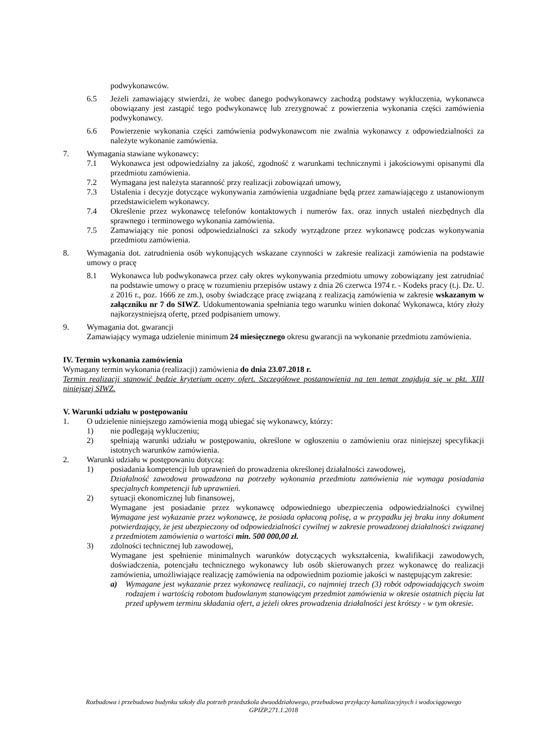podwykonawców.
6.5 Jeżeli zamawiający stwierdzi, że wobec danego podwykonawcy zachodzą podstawy wykluczenia, wykonawca obowiązany jest zastąpić tego podwykonawcę lub zrezygnować z powierzenia wykonania części zamówienia podwykonawcy.
6.6 Powierzenie wykonania części zamówienia podwykonawcom nie zwalnia wykonawcy z odpowiedzialności za należyte wykonanie zamówienia.
7. Wymagania stawiane wykonawcy:
7.1 Wykonawca jest odpowiedzialny za jakość, zgodność z warunkami technicznymi i jakościowymi opisanymi dla przedmiotu zamówienia.
7.2 Wymagana jest należyta staranność przy realizacji zobowiązań umowy,
7.3 Ustalenia i decyzje dotyczące wykonywania zamówienia uzgadniane będą przez zamawiającego z ustanowionym przedstawicielem wykonawcy.
7.4 Określenie przez wykonawcę telefonów kontaktowych i numerów fax. oraz innych ustaleń niezbędnych dla sprawnego i terminowego wykonania zamówienia.
7.5 Zamawiający nie ponosi odpowiedzialności za szkody wyrządzone przez wykonawcę podczas wykonywania przedmiotu zamówienia.
8. Wymagania dot. zatrudnienia osób wykonujących wskazane czynności w zakresie realizacji zamówienia na podstawie umowy o pracę
8.1 Wykonawca lub podwykonawca przez cały okres wykonywania przedmiotu umowy zobowiązany jest zatrudniać na podstawie umowy o pracę w rozumieniu przepisów ustawy z dnia 26 czerwca 1974 r. - Kodeks pracy (t.j. Dz. U. z 2016 r., poz. 1666 ze zm.), osoby świadczące pracę związaną z realizacją zamówienia w zakresie wskazanym w załączniku nr 7 do SIWZ. Udokumentowania spełniania tego warunku winien dokonać Wykonawca, który złoży najkorzystniejszą ofertę, przed podpisaniem umowy.
9. Wymagania dot. gwarancji
Zamawiający wymaga udzielenie minimum 24 miesięcznego okresu gwarancji na wykonanie przedmiotu zamówienia.
IV. Termin wykonania zamówienia
Wymagany termin wykonania (realizacji) zamówienia do dnia 23.07.2018 r.
Termin realizacji stanowić będzie kryterium oceny ofert. Szczegółowe postanowienia na ten temat znajdują się w pkt. XIII niniejszej SIWZ.
V. Warunki udziału w postępowaniu
1. O udzielenie niniejszego zamówienia mogą ubiegać się wykonawcy, którzy:
1) nie podlegają wykluczeniu;
2) spełniają warunki udziału w postępowaniu, określone w ogłoszeniu o zamówieniu oraz niniejszej specyfikacji istotnych warunków zamówienia.
2. Warunki udziału w postępowaniu dotyczą:
1) posiadania kompetencji lub uprawnień do prowadzenia określonej działalności zawodowej,
Działalność zawodowa prowadzona na potrzeby wykonania przedmiotu zamówienia nie wymaga posiadania specjalnych kompetencji lub uprawnień.
2) sytuacji ekonomicznej lub finansowej,
Wymagane jest posiadanie przez wykonawcę odpowiedniego ubezpieczenia odpowiedzialności cywilnej Wymagane jest wykazanie przez wykonawcę, że posiada opłaconą polisę, a w przypadku jej braku inny dokument potwierdzający, że jest ubezpieczony od odpowiedzialności cywilnej w zakresie prowadzonej działalności związanej z przedmiotem zamówienia o wartości min. 500 000,00 zł.
3) zdolności technicznej lub zawodowej,
Wymagane jest spełnienie minimalnych warunków dotyczących wykształcenia, kwalifikacji zawodowych, doświadczenia, potencjału technicznego wykonawcy lub osób skierowanych przez wykonawcę do realizacji zamówienia, umożliwiające realizację zamówienia na odpowiednim poziomie jakości w następującym zakresie:
a) Wymagane jest wykazanie przez wykonawcę realizacji, co najmniej trzech (3) robót odpowiadających swoim rodzajem i wartością robotom budowlanym stanowiącym przedmiot zamówienia w okresie ostatnich pięciu lat przed upływem terminu składania ofert, a jeżeli okres prowadzenia działalności jest krótszy - w tym okresie.
Rozbudowa i przebudowa budynku szkoły dla potrzeb przedszkola dwuoddziałowego, przebudowa przyłączy kanalizacyjnych i wodociągowego
GPIZP.271.1.2018